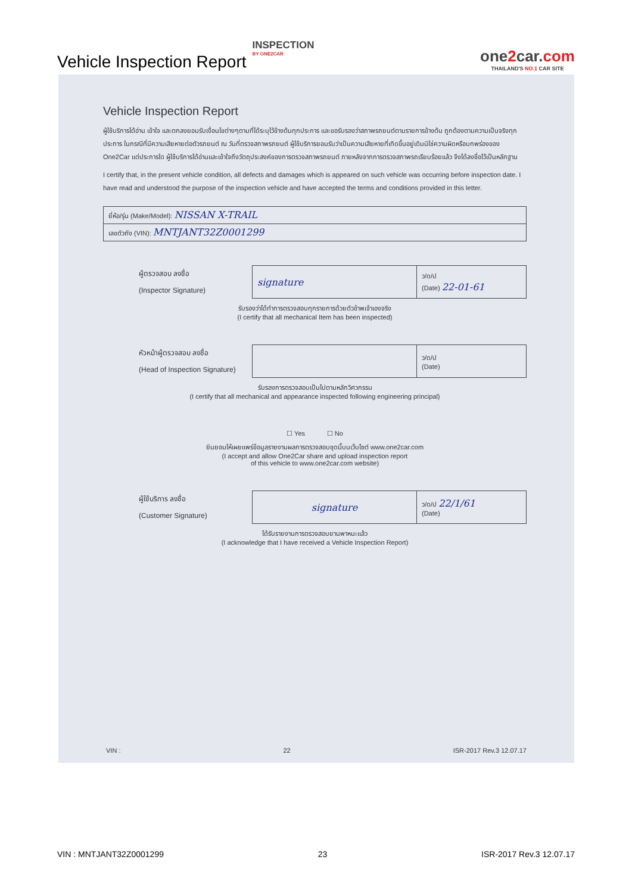Vehicle Inspection Report
INSPECTION
BY ONE2CAR
one2car.com
THAILAND'S NO.1 CAR SITE
Vehicle Inspection Report
ผู้ใช้บริการได้อ่าน เข้าใจ และตกลงยอมรับเงื่อนไขต่างๆตามที่ได้ระบุไว้ข้างต้นทุกประการ และขอรับรองว่าสภาพรถยนต์ตามรายการข้างต้น ถูกต้องตามความเป็นจริงทุกประการ ในกรณีที่มีความเสียหายต่อตัวรถยนต์ ณ วันที่ตรวจสภาพรถยนต์ ผู้ใช้บริการยอมรับว่าเป็นความเสียหายที่เกิดขึ้นอยู่เดิมมิใช่ความผิดหรือบกพร่องของ One2Car แต่ประการใด ผู้ใช้บริการได้อ่านและเข้าใจถึงวัตถุประสงค์ของการตรวจสภาพรถยนต์ ภายหลังจากการตรวจสภาพรถเรียบร้อยแล้ว จึงได้ลงชื่อไว้เป็นหลักฐาน
I certify that, in the present vehicle condition, all defects and damages which is appeared on such vehicle was occurring before inspection date. I have read and understood the purpose of the inspection vehicle and have accepted the terms and conditions provided in this letter.
| ยี่ห้อ/รุ่น (Make/Model): NISSAN X-TRAIL |
| เลขตัวถัง (VIN): MNTJANT32Z0001299 |
ผู้ตรวจสอบ ลงชื่อ
(Inspector Signature)
| signature | ว/ด/ป (Date) 22-01-61 |
รับรองว่าได้ทำการตรวจสอบทุกรายการด้วยตัวข้าพเจ้าเองจริง
(I certify that all mechanical Item has been inspected)
หัวหน้าผู้ตรวจสอบ ลงชื่อ
(Head of Inspection Signature)
| | ว/ด/ป (Date) |
รับรองการตรวจสอบเป็นไปตามหลักวิศวกรรม
(I certify that all mechanical and appearance inspected following engineering principal)
☐ Yes ☐ No
ยินยอมให้เผยแพร่ข้อมูลรายงานผลการตรวจสอบชุดนี้บนเว็บไซต์ www.one2car.com
(I accept and allow One2Car share and upload inspection report
of this vehicle to www.one2car.com website)
ผู้ใช้บริการ ลงชื่อ
(Customer Signature)
| signature | ว/ด/ป 22/1/61 (Date) |
ได้รับรายงานการตรวจสอบยานพาหนะแล้ว
(I acknowledge that I have received a Vehicle Inspection Report)
VIN : 22 ISR-2017 Rev.3 12.07.17
VIN : MNTJANT32Z0001299 23 ISR-2017 Rev.3 12.07.17